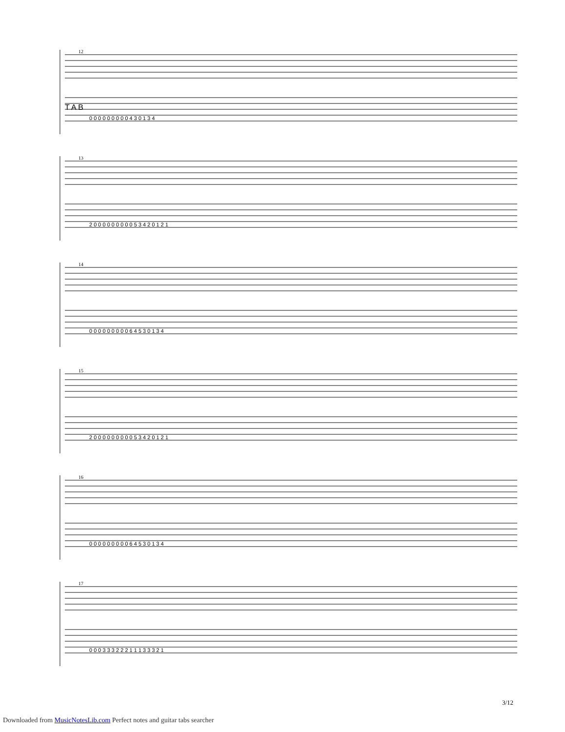12
T A B
0 0 0 0 0 0 0 0 0 4 3 0 1 3 4
13
2 0 0 0 0 0 0 0 0 0 5 3 4 2 0 1 2 1
14
0 0 0 0 0 0 0 0 0 6 4 5 3 0 1 3 4
15
2 0 0 0 0 0 0 0 0 0 5 3 4 2 0 1 2 1
16
0 0 0 0 0 0 0 0 0 6 4 5 3 0 1 3 4
17
0 0 0 3 3 3 2 2 2 1 1 1 3 3 3 2 1
3/12
Downloaded from MusicNotesLib.com Perfect notes and guitar tabs searcher